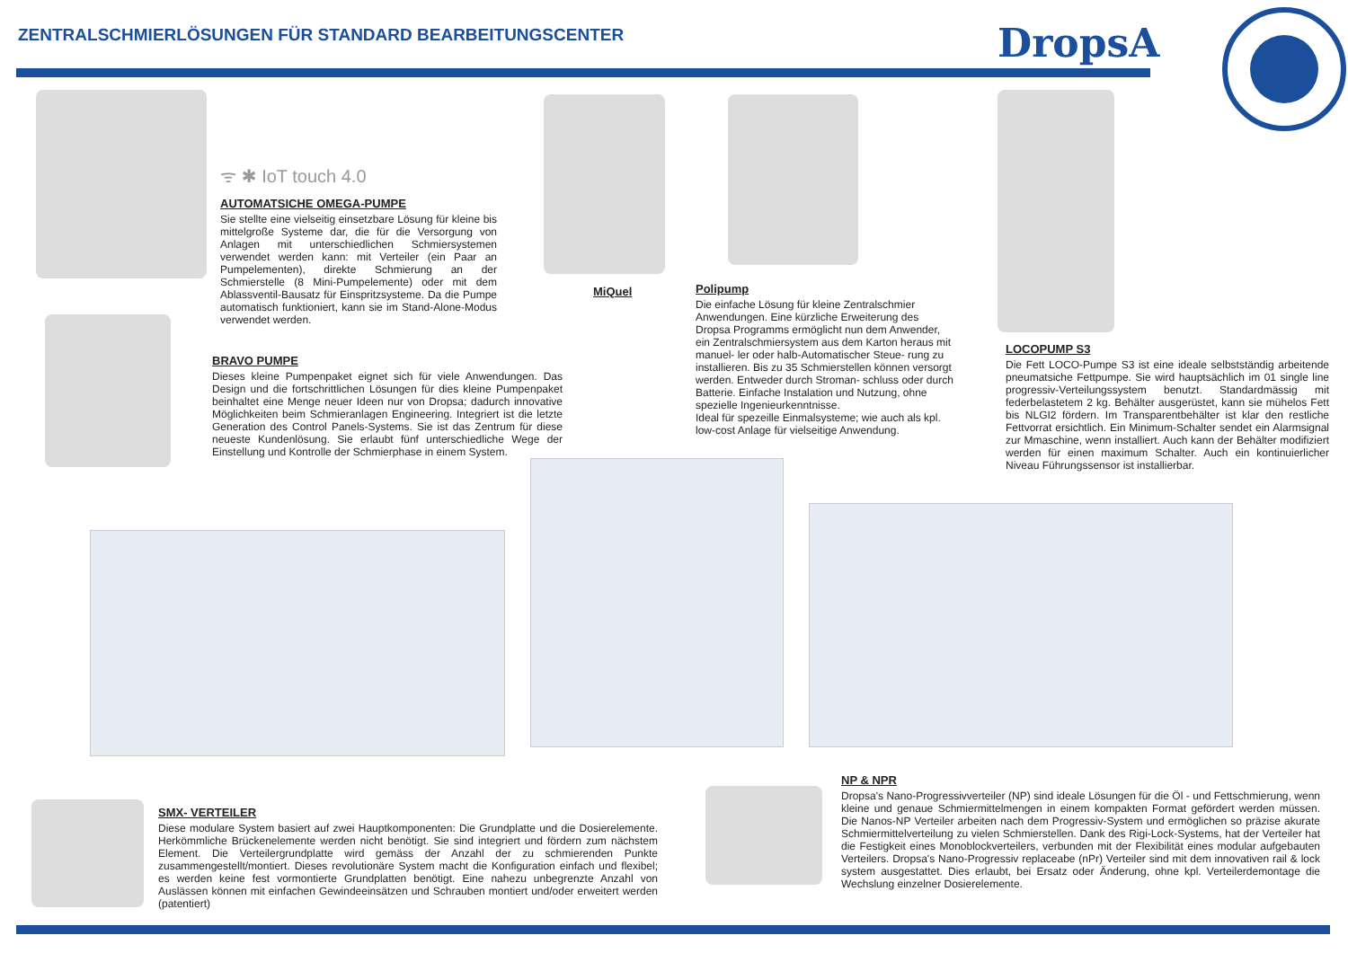ZENTRALSCHMIERLÖSUNGEN FÜR STANDARD BEARBEITUNGSCENTER
DropsA
ᯤ ✱ IoT touch 4.0
AUTOMATSICHE OMEGA-PUMPE
Sie stellte eine vielseitig einsetzbare Lösung für kleine bis mittelgroße Systeme dar, die für die Versorgung von Anlagen mit unterschiedlichen Schmiersystemen verwendet werden kann: mit Verteiler (ein Paar an Pumpelementen), direkte Schmierung an der Schmierstelle (8 Mini-Pumpelemente) oder mit dem Ablassventil-Bausatz für Einspritzsysteme. Da die Pumpe automatisch funktioniert, kann sie im Stand-Alone-Modus verwendet werden.
BRAVO PUMPE
Dieses kleine Pumpenpaket eignet sich für viele Anwendungen. Das Design und die fortschrittlichen Lösungen für dies kleine Pumpenpaket beinhaltet eine Menge neuer Ideen nur von Dropsa; dadurch innovative Möglichkeiten beim Schmieranlagen Engineering. Integriert ist die letzte Generation des Control Panels-Systems. Sie ist das Zentrum für diese neueste Kundenlösung. Sie erlaubt fünf unterschiedliche Wege der Einstellung und Kontrolle der Schmierphase in einem System.
MiQuel
Polipump
Die einfache Lösung für kleine Zentralschmier Anwendungen. Eine kürzliche Erweiterung des Dropsa Programms ermöglicht nun dem Anwender, ein Zentralschmiersystem aus dem Karton heraus mit manuel- ler oder halb-Automatischer Steue- rung zu installieren. Bis zu 35 Schmierstellen können versorgt werden. Entweder durch Stroman- schluss oder durch Batterie. Einfache Instalation und Nutzung, ohne spezielle Ingenieurkenntnisse.
Ideal für spezeille Einmalsysteme; wie auch als kpl. low-cost Anlage für vielseitige Anwendung.
LOCOPUMP S3
Die Fett LOCO-Pumpe S3 ist eine ideale selbstständig arbeitende pneumatsiche Fettpumpe. Sie wird hauptsächlich im 01 single line progressiv-Verteilungssystem benutzt. Standardmässig mit federbelastetem 2 kg. Behälter ausgerüstet, kann sie mühelos Fett bis NLGI2 fördern. Im Transparentbehälter ist klar den restliche Fettvorrat ersichtlich. Ein Minimum-Schalter sendet ein Alarmsignal zur Mmaschine, wenn installiert. Auch kann der Behälter modifiziert werden für einen maximum Schalter. Auch ein kontinuierlicher Niveau Führungssensor ist installierbar.
NP & NPR
Dropsa's Nano-Progressivverteiler (NP) sind ideale Lösungen für die Öl - und Fettschmierung, wenn kleine und genaue Schmiermittelmengen in einem kompakten Format gefördert werden müssen. Die Nanos-NP Verteiler arbeiten nach dem Progressiv-System und ermöglichen so präzise akurate Schmiermittelverteilung zu vielen Schmierstellen. Dank des Rigi-Lock-Systems, hat der Verteiler hat die Festigkeit eines Monoblockverteilers, verbunden mit der Flexibilität eines modular aufgebauten Verteilers. Dropsa's Nano-Progressiv replaceabe (nPr) Verteiler sind mit dem innovativen rail & lock system ausgestattet. Dies erlaubt, bei Ersatz oder Änderung, ohne kpl. Verteilerdemontage die Wechslung einzelner Dosierelemente.
SMX- VERTEILER
Diese modulare System basiert auf zwei Hauptkomponenten: Die Grundplatte und die Dosierelemente. Herkömmliche Brückenelemente werden nicht benötigt. Sie sind integriert und fördern zum nächstem Element. Die Verteilergrundplatte wird gemäss der Anzahl der zu schmierenden Punkte zusammengestellt/montiert. Dieses revolutionäre System macht die Konfiguration einfach und flexibel; es werden keine fest vormontierte Grundplatten benötigt. Eine nahezu unbegrenzte Anzahl von Auslässen können mit einfachen Gewindeeinsätzen und Schrauben montiert und/oder erweitert werden (patentiert)